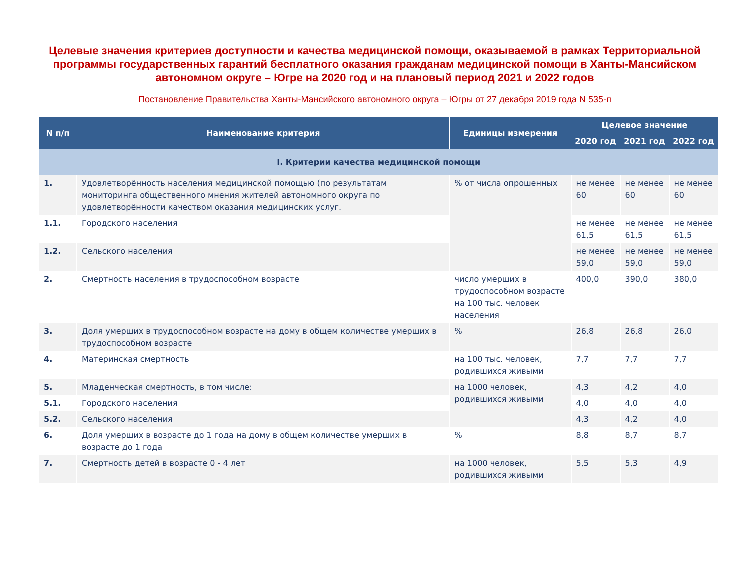Целевые значения критериев доступности и качества медицинской помощи, оказываемой в рамках Территориальной программы государственных гарантий бесплатного оказания гражданам медицинской помощи в Ханты-Мансийском автономном округе – Югре на 2020 год и на плановый период 2021 и 2022 годов
Постановление Правительства Ханты-Мансийского автономного округа – Югры от 27 декабря 2019 года N 535-п
| N п/п | Наименование критерия | Единицы измерения | Целевое значение | | |
| --- | --- | --- | --- | --- | --- |
| | | | 2020 год | 2021 год | 2022 год |
| I. Критерии качества медицинской помощи | | | | | |
| 1. | Удовлетворённость населения медицинской помощью (по результатам мониторинга общественного мнения жителей автономного округа по удовлетворённости качеством оказания медицинских услуг. | % от числа опрошенных | не менее 60 | не менее 60 | не менее 60 |
| 1.1. | Городского населения | | не менее 61,5 | не менее 61,5 | не менее 61,5 |
| 1.2. | Сельского населения | | не менее 59,0 | не менее 59,0 | не менее 59,0 |
| 2. | Смертность населения в трудоспособном возрасте | число умерших в трудоспособном возрасте на 100 тыс. человек населения | 400,0 | 390,0 | 380,0 |
| 3. | Доля умерших в трудоспособном возрасте на дому в общем количестве умерших в трудоспособном возрасте | % | 26,8 | 26,8 | 26,0 |
| 4. | Материнская смертность | на 100 тыс. человек, родившихся живыми | 7,7 | 7,7 | 7,7 |
| 5. | Младенческая смертность, в том числе: | на 1000 человек, родившихся живыми | 4,3 | 4,2 | 4,0 |
| 5.1. | Городского населения | | 4,0 | 4,0 | 4,0 |
| 5.2. | Сельского населения | | 4,3 | 4,2 | 4,0 |
| 6. | Доля умерших в возрасте до 1 года на дому в общем количестве умерших в возрасте до 1 года | % | 8,8 | 8,7 | 8,7 |
| 7. | Смертность детей в возрасте 0 - 4 лет | на 1000 человек, родившихся живыми | 5,5 | 5,3 | 4,9 |